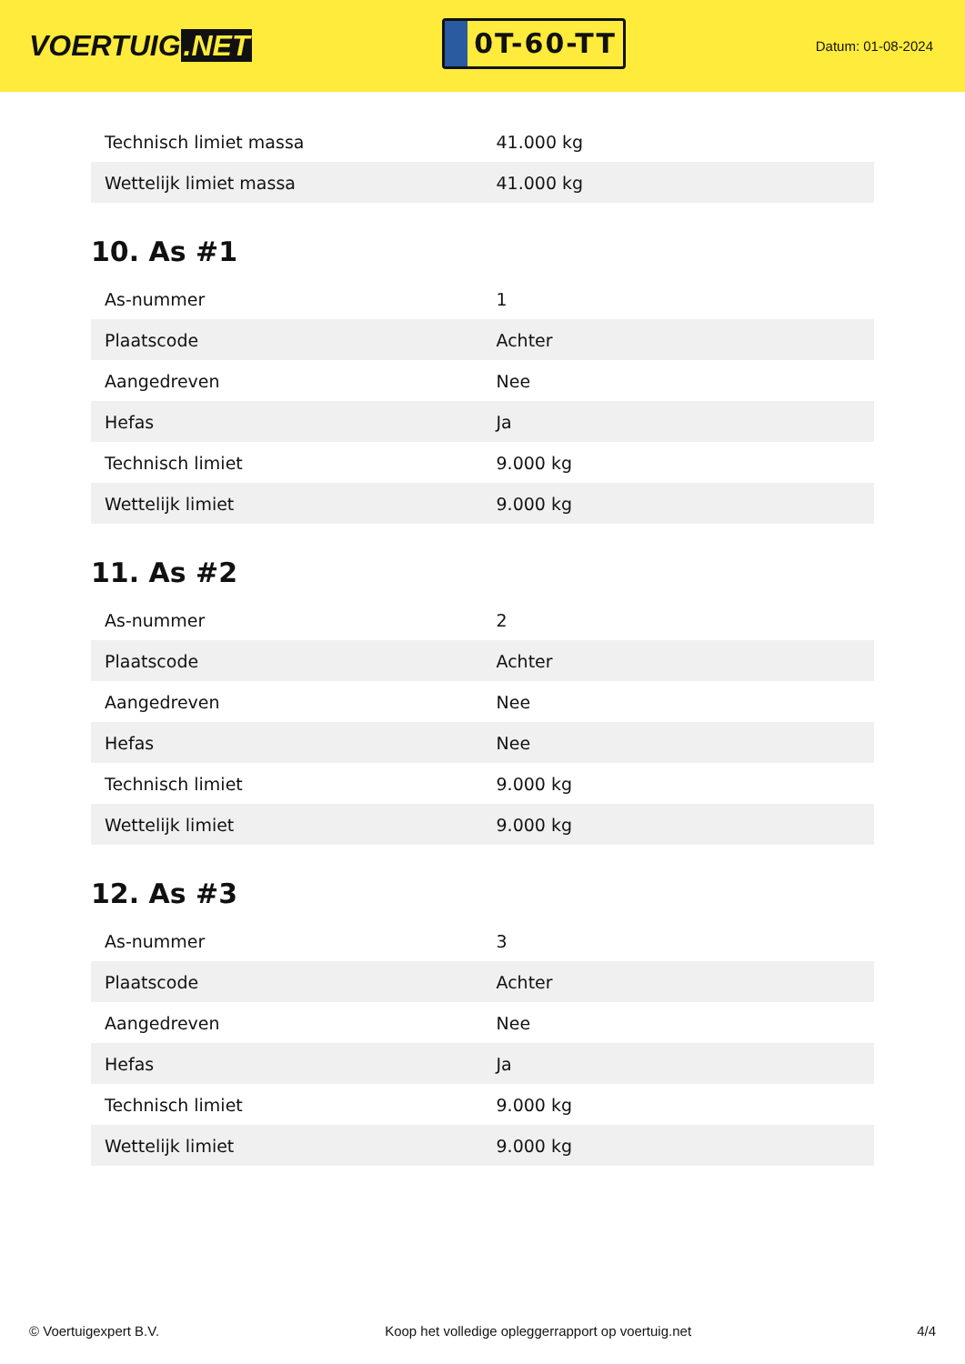VOERTUIG.NET
0T-60-TT
Datum: 01-08-2024
| Technisch limiet massa | 41.000 kg |
| Wettelijk limiet massa | 41.000 kg |
10. As #1
| As-nummer | 1 |
| Plaatscode | Achter |
| Aangedreven | Nee |
| Hefas | Ja |
| Technisch limiet | 9.000 kg |
| Wettelijk limiet | 9.000 kg |
11. As #2
| As-nummer | 2 |
| Plaatscode | Achter |
| Aangedreven | Nee |
| Hefas | Nee |
| Technisch limiet | 9.000 kg |
| Wettelijk limiet | 9.000 kg |
12. As #3
| As-nummer | 3 |
| Plaatscode | Achter |
| Aangedreven | Nee |
| Hefas | Ja |
| Technisch limiet | 9.000 kg |
| Wettelijk limiet | 9.000 kg |
© Voertuigexpert B.V. Koop het volledige opleggerrapport op voertuig.net 4/4